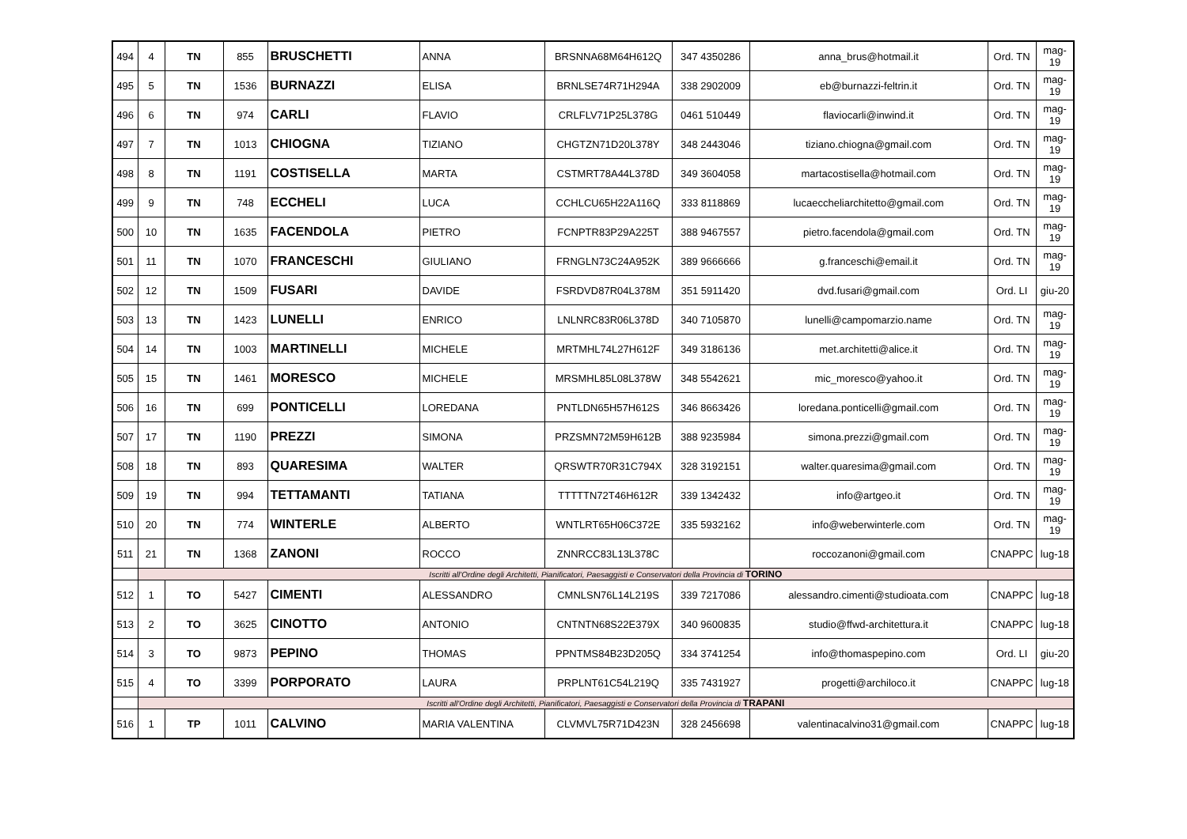| 494 | 4 | TN | 855 | BRUSCHETTI | ANNA | BRSNNA68M64H612Q | 347 4350286 | anna_brus@hotmail.it | Ord. TN | mag-19 |
| 495 | 5 | TN | 1536 | BURNAZZI | ELISA | BRNLSE74R71H294A | 338 2902009 | eb@burnazzi-feltrin.it | Ord. TN | mag-19 |
| 496 | 6 | TN | 974 | CARLI | FLAVIO | CRLFLV71P25L378G | 0461 510449 | flaviocarli@inwind.it | Ord. TN | mag-19 |
| 497 | 7 | TN | 1013 | CHIOGNA | TIZIANO | CHGTZN71D20L378Y | 348 2443046 | tiziano.chiogna@gmail.com | Ord. TN | mag-19 |
| 498 | 8 | TN | 1191 | COSTISELLA | MARTA | CSTMRT78A44L378D | 349 3604058 | martacostisella@hotmail.com | Ord. TN | mag-19 |
| 499 | 9 | TN | 748 | ECCHELI | LUCA | CCHLCU65H22A116Q | 333 8118869 | lucaeccheliarchitetto@gmail.com | Ord. TN | mag-19 |
| 500 | 10 | TN | 1635 | FACENDOLA | PIETRO | FCNPTR83P29A225T | 388 9467557 | pietro.facendola@gmail.com | Ord. TN | mag-19 |
| 501 | 11 | TN | 1070 | FRANCESCHI | GIULIANO | FRNGLN73C24A952K | 389 9666666 | g.franceschi@email.it | Ord. TN | mag-19 |
| 502 | 12 | TN | 1509 | FUSARI | DAVIDE | FSRDVD87R04L378M | 351 5911420 | dvd.fusari@gmail.com | Ord. LI | giu-20 |
| 503 | 13 | TN | 1423 | LUNELLI | ENRICO | LNLNRC83R06L378D | 340 7105870 | lunelli@campomarzio.name | Ord. TN | mag-19 |
| 504 | 14 | TN | 1003 | MARTINELLI | MICHELE | MRTMHL74L27H612F | 349 3186136 | met.architetti@alice.it | Ord. TN | mag-19 |
| 505 | 15 | TN | 1461 | MORESCO | MICHELE | MRSMHL85L08L378W | 348 5542621 | mic_moresco@yahoo.it | Ord. TN | mag-19 |
| 506 | 16 | TN | 699 | PONTICELLI | LOREDANA | PNTLDN65H57H612S | 346 8663426 | loredana.ponticelli@gmail.com | Ord. TN | mag-19 |
| 507 | 17 | TN | 1190 | PREZZI | SIMONA | PRZSMN72M59H612B | 388 9235984 | simona.prezzi@gmail.com | Ord. TN | mag-19 |
| 508 | 18 | TN | 893 | QUARESIMA | WALTER | QRSWTR70R31C794X | 328 3192151 | walter.quaresima@gmail.com | Ord. TN | mag-19 |
| 509 | 19 | TN | 994 | TETTAMANTI | TATIANA | TTTTTN72T46H612R | 339 1342432 | info@artgeo.it | Ord. TN | mag-19 |
| 510 | 20 | TN | 774 | WINTERLE | ALBERTO | WNTLRT65H06C372E | 335 5932162 | info@weberwinterle.com | Ord. TN | mag-19 |
| 511 | 21 | TN | 1368 | ZANONI | ROCCO | ZNNRCC83L13L378C | | roccozanoni@gmail.com | CNAPPC | lug-18 |
| | Iscritti all'Ordine degli Architetti, Pianificatori, Paesaggisti e Conservatori della Provincia di TORINO | | | | | | | | | |
| 512 | 1 | TO | 5427 | CIMENTI | ALESSANDRO | CMNLSN76L14L219S | 339 7217086 | alessandro.cimenti@studioata.com | CNAPPC | lug-18 |
| 513 | 2 | TO | 3625 | CINOTTO | ANTONIO | CNTNTN68S22E379X | 340 9600835 | studio@ffwd-architettura.it | CNAPPC | lug-18 |
| 514 | 3 | TO | 9873 | PEPINO | THOMAS | PPNTMS84B23D205Q | 334 3741254 | info@thomaspepino.com | Ord. LI | giu-20 |
| 515 | 4 | TO | 3399 | PORPORATO | LAURA | PRPLNT61C54L219Q | 335 7431927 | progetti@archiloco.it | CNAPPC | lug-18 |
| | Iscritti all'Ordine degli Architetti, Pianificatori, Paesaggisti e Conservatori della Provincia di TRAPANI | | | | | | | | | |
| 516 | 1 | TP | 1011 | CALVINO | MARIA VALENTINA | CLVMVL75R71D423N | 328 2456698 | valentinacalvino31@gmail.com | CNAPPC | lug-18 |